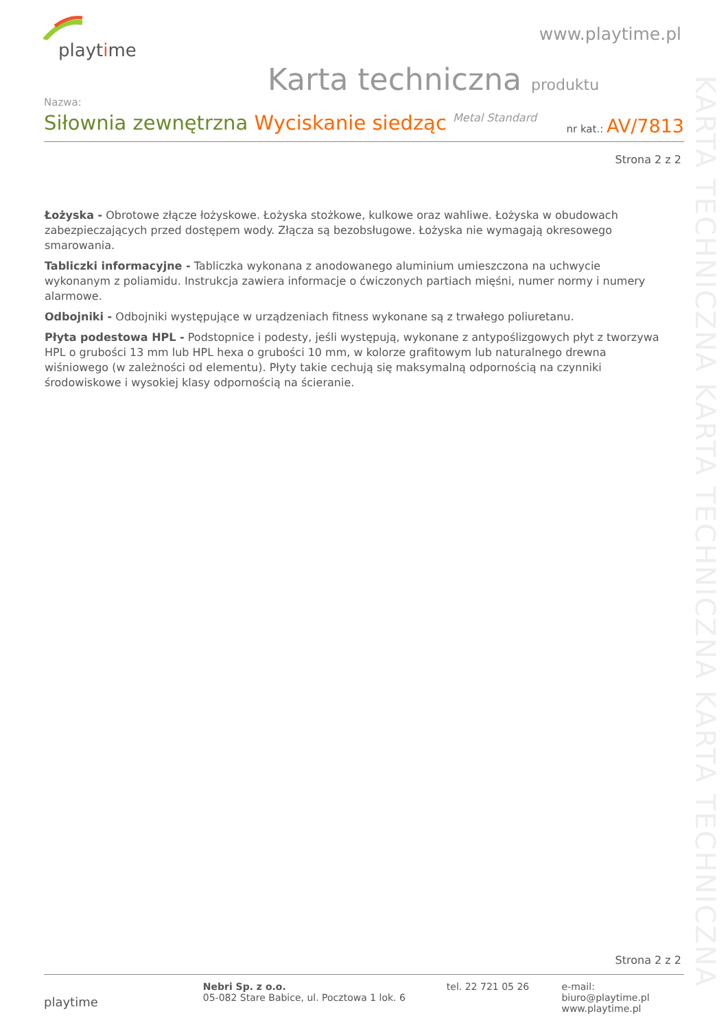playtime
www.playtime.pl
Karta techniczna produktu
Nazwa:
Siłownia zewnętrzna Wyciskanie siedząc Metal Standard
nr kat.: AV/7813
Strona 2 z 2
Łożyska - Obrotowe złącze łożyskowe. Łożyska stożkowe, kulkowe oraz wahliwe. Łożyska w obudowach zabezpieczających przed dostępem wody. Złącza są bezobsługowe. Łożyska nie wymagają okresowego smarowania.
Tabliczki informacyjne - Tabliczka wykonana z anodowanego aluminium umieszczona na uchwycie wykonanym z poliamidu. Instrukcja zawiera informacje o ćwiczonych partiach mięśni, numer normy i numery alarmowe.
Odbojniki - Odbojniki występujące w urządzeniach fitness wykonane są z trwałego poliuretanu.
Płyta podestowa HPL - Podstopnice i podesty, jeśli występują, wykonane z antypoślizgowych płyt z tworzywa HPL o grubości 13 mm lub HPL hexa o grubości 10 mm, w kolorze grafitowym lub naturalnego drewna wiśniowego (w zależności od elementu). Płyty takie cechują się maksymalną odpornością na czynniki środowiskowe i wysokiej klasy odpornością na ścieranie.
KARTA TECHNICZNA KARTA TECHNICZNA KARTA TECHNICZNA
Strona 2 z 2
playtime
Nebri Sp. z o.o.
05-082 Stare Babice, ul. Pocztowa 1 lok. 6
tel. 22 721 05 26 e-mail: biuro@playtime.pl
www.playtime.pl